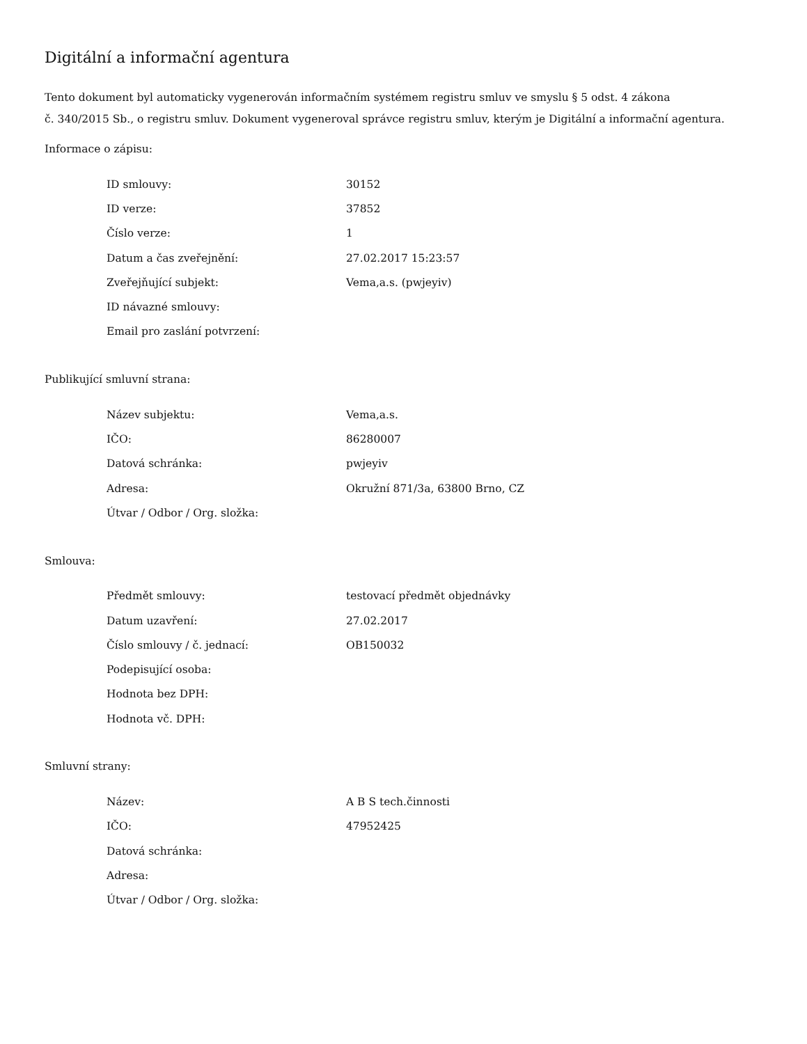Digitální a informační agentura
Tento dokument byl automaticky vygenerován informačním systémem registru smluv ve smyslu § 5 odst. 4 zákona
č. 340/2015 Sb., o registru smluv. Dokument vygeneroval správce registru smluv, kterým je Digitální a informační agentura.
Informace o zápisu:
| ID smlouvy: | 30152 |
| ID verze: | 37852 |
| Číslo verze: | 1 |
| Datum a čas zveřejnění: | 27.02.2017 15:23:57 |
| Zveřejňující subjekt: | Vema,a.s. (pwjeyiv) |
| ID návazné smlouvy: | |
| Email pro zaslání potvrzení: | |
Publikující smluvní strana:
| Název subjektu: | Vema,a.s. |
| IČO: | 86280007 |
| Datová schránka: | pwjeyiv |
| Adresa: | Okružní 871/3a, 63800 Brno, CZ |
| Útvar / Odbor / Org. složka: | |
Smlouva:
| Předmět smlouvy: | testovací předmět objednávky |
| Datum uzavření: | 27.02.2017 |
| Číslo smlouvy / č. jednací: | OB150032 |
| Podepisující osoba: | |
| Hodnota bez DPH: | |
| Hodnota vč. DPH: | |
Smluvní strany:
| Název: | A B S tech.činnosti |
| IČO: | 47952425 |
| Datová schránka: | |
| Adresa: | |
| Útvar / Odbor / Org. složka: | |